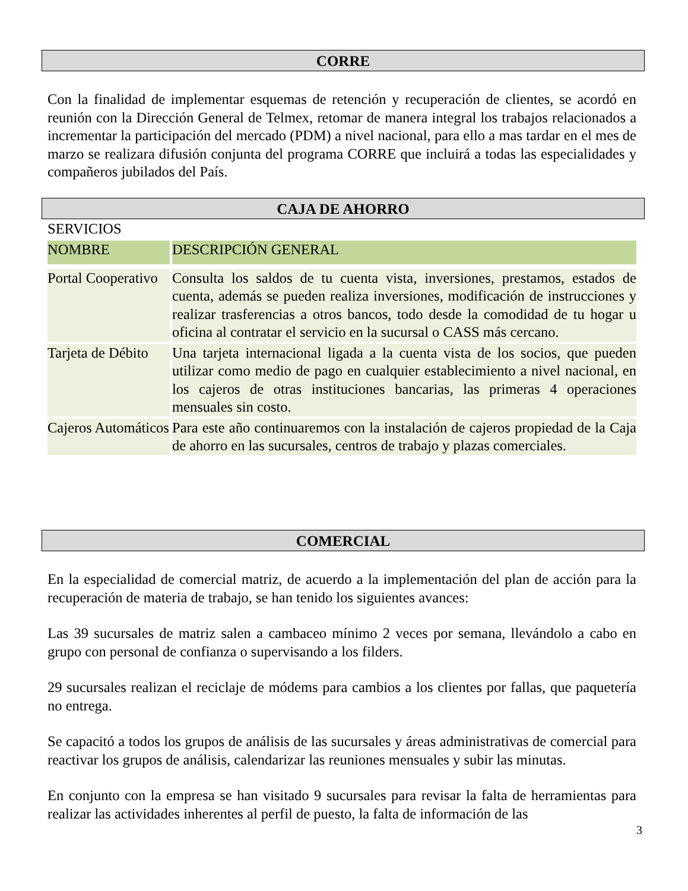CORRE
Con la finalidad de implementar esquemas de retención y recuperación de clientes, se acordó en reunión con la Dirección General de Telmex, retomar de manera integral los trabajos relacionados a incrementar la participación del mercado (PDM) a nivel nacional, para ello a mas tardar en el mes de marzo se realizara difusión conjunta del programa CORRE que incluirá a todas las especialidades y compañeros jubilados del País.
CAJA DE AHORRO
SERVICIOS
| NOMBRE | DESCRIPCIÓN GENERAL |
| Portal Cooperativo | Consulta los saldos de tu cuenta vista, inversiones, prestamos, estados de cuenta, además se pueden realiza inversiones, modificación de instrucciones y realizar trasferencias a otros bancos, todo desde la comodidad de tu hogar u oficina al contratar el servicio en la sucursal o CASS más cercano. |
| Tarjeta de Débito | Una tarjeta internacional ligada a la cuenta vista de los socios, que pueden utilizar como medio de pago en cualquier establecimiento a nivel nacional, en los cajeros de otras instituciones bancarias, las primeras 4 operaciones mensuales sin costo. |
| Cajeros Automáticos | Para este año continuaremos con la instalación de cajeros propiedad de la Caja de ahorro en las sucursales, centros de trabajo y plazas comerciales. |
COMERCIAL
En la especialidad de comercial matriz, de acuerdo a la implementación del plan de acción para la recuperación de materia de trabajo, se han tenido los siguientes avances:
Las 39 sucursales de matriz salen a cambaceo mínimo 2 veces por semana, llevándolo a cabo en grupo con personal de confianza o supervisando a los filders.
29 sucursales realizan el reciclaje de módems para cambios a los clientes por fallas, que paquetería no entrega.
Se capacitó a todos los grupos de análisis de las sucursales y áreas administrativas de comercial para reactivar los grupos de análisis, calendarizar las reuniones mensuales y subir las minutas.
En conjunto con la empresa se han visitado 9 sucursales para revisar la falta de herramientas para realizar las actividades inherentes al perfil de puesto, la falta de información de las
3